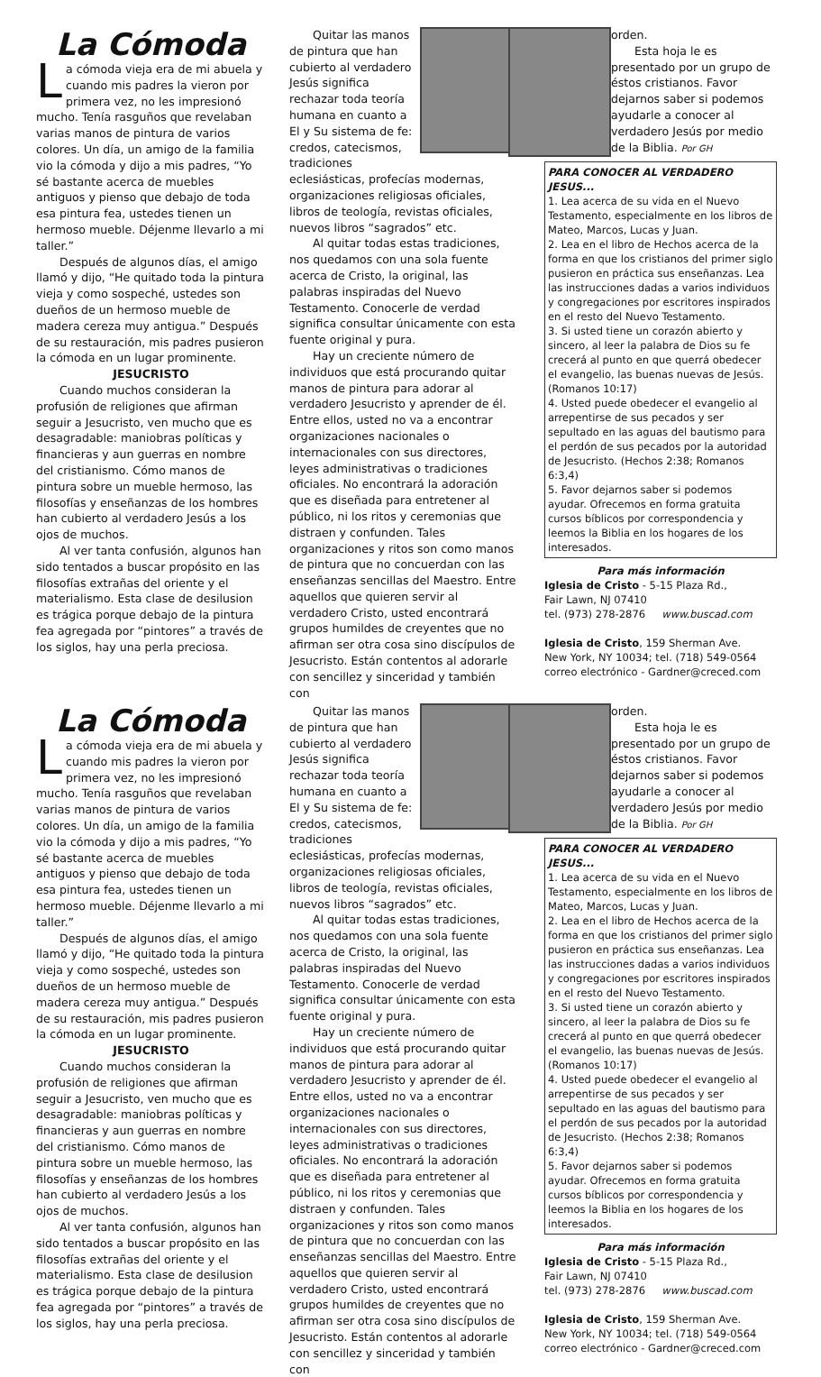La Cómoda
La cómoda vieja era de mi abuela y cuando mis padres la vieron por primera vez, no les impresionó mucho. Tenía rasguños que revelaban varias manos de pintura de varios colores. Un día, un amigo de la familia vio la cómoda y dijo a mis padres, “Yo sé bastante acerca de muebles antiguos y pienso que debajo de toda esa pintura fea, ustedes tienen un hermoso mueble. Déjenme llevarlo a mi taller.”
Después de algunos días, el amigo llamó y dijo, “He quitado toda la pintura vieja y como sospeché, ustedes son dueños de un hermoso mueble de madera cereza muy antigua.” Después de su restauración, mis padres pusieron la cómoda en un lugar prominente.
JESUCRISTO
Cuando muchos consideran la profusión de religiones que afirman seguir a Jesucristo, ven mucho que es desagradable: maniobras políticas y financieras y aun guerras en nombre del cristianismo. Cómo manos de pintura sobre un mueble hermoso, las filosofías y enseñanzas de los hombres han cubierto al verdadero Jesús a los ojos de muchos.
Al ver tanta confusión, algunos han sido tentados a buscar propósito en las filosofías extrañas del oriente y el materialismo. Esta clase de desilusion es trágica porque debajo de la pintura fea agregada por “pintores” a través de los siglos, hay una perla preciosa.
Quitar las manos de pintura que han cubierto al verdadero Jesús significa rechazar toda teoría humana en cuanto a El y Su sistema de fe: credos, catecismos, tradiciones eclesiásticas, profecías modernas, organizaciones religiosas oficiales, libros de teología, revistas oficiales, nuevos libros “sagrados” etc.
Al quitar todas estas tradiciones, nos quedamos con una sola fuente acerca de Cristo, la original, las palabras inspiradas del Nuevo Testamento. Conocerle de verdad significa consultar únicamente con esta fuente original y pura.
Hay un creciente número de individuos que está procurando quitar manos de pintura para adorar al verdadero Jesucristo y aprender de él. Entre ellos, usted no va a encontrar organizaciones nacionales o internacionales con sus directores, leyes administrativas o tradiciones oficiales. No encontrará la adoración que es diseñada para entretener al público, ni los ritos y ceremonias que distraen y confunden. Tales organizaciones y ritos son como manos de pintura que no concuerdan con las enseñanzas sencillas del Maestro. Entre aquellos que quieren servir al verdadero Cristo, usted encontrará grupos humildes de creyentes que no afirman ser otra cosa sino discípulos de Jesucristo. Están contentos al adorarle con sencillez y sinceridad y también con
orden.
Esta hoja le es presentado por un grupo de éstos cristianos. Favor dejarnos saber si podemos ayudarle a conocer al verdadero Jesús por medio de la Biblia. Por GH
PARA CONOCER AL VERDADERO JESUS...
1. Lea acerca de su vida en el Nuevo Testamento, especialmente en los libros de Mateo, Marcos, Lucas y Juan.
2. Lea en el libro de Hechos acerca de la forma en que los cristianos del primer siglo pusieron en práctica sus enseñanzas. Lea las instrucciones dadas a varios individuos y congregaciones por escritores inspirados en el resto del Nuevo Testamento.
3. Si usted tiene un corazón abierto y sincero, al leer la palabra de Dios su fe crecerá al punto en que querrá obedecer el evangelio, las buenas nuevas de Jesús. (Romanos 10:17)
4. Usted puede obedecer el evangelio al arrepentirse de sus pecados y ser sepultado en las aguas del bautismo para el perdón de sus pecados por la autoridad de Jesucristo. (Hechos 2:38; Romanos 6:3,4)
5. Favor dejarnos saber si podemos ayudar. Ofrecemos en forma gratuita cursos bíblicos por correspondencia y leemos la Biblia en los hogares de los interesados.
Para más información
Iglesia de Cristo - 5-15 Plaza Rd.,
Fair Lawn, NJ 07410
tel. (973) 278-2876 www.buscad.com
Iglesia de Cristo, 159 Sherman Ave.
New York, NY 10034; tel. (718) 549-0564
correo electrónico - Gardner@creced.com
La Cómoda
La cómoda vieja era de mi abuela y cuando mis padres la vieron por primera vez, no les impresionó mucho. Tenía rasguños que revelaban varias manos de pintura de varios colores. Un día, un amigo de la familia vio la cómoda y dijo a mis padres, “Yo sé bastante acerca de muebles antiguos y pienso que debajo de toda esa pintura fea, ustedes tienen un hermoso mueble. Déjenme llevarlo a mi taller.”
Después de algunos días, el amigo llamó y dijo, “He quitado toda la pintura vieja y como sospeché, ustedes son dueños de un hermoso mueble de madera cereza muy antigua.” Después de su restauración, mis padres pusieron la cómoda en un lugar prominente.
JESUCRISTO
Cuando muchos consideran la profusión de religiones que afirman seguir a Jesucristo, ven mucho que es desagradable: maniobras políticas y financieras y aun guerras en nombre del cristianismo. Cómo manos de pintura sobre un mueble hermoso, las filosofías y enseñanzas de los hombres han cubierto al verdadero Jesús a los ojos de muchos.
Al ver tanta confusión, algunos han sido tentados a buscar propósito en las filosofías extrañas del oriente y el materialismo. Esta clase de desilusion es trágica porque debajo de la pintura fea agregada por “pintores” a través de los siglos, hay una perla preciosa.
Quitar las manos de pintura que han cubierto al verdadero Jesús significa rechazar toda teoría humana en cuanto a El y Su sistema de fe: credos, catecismos, tradiciones eclesiásticas, profecías modernas, organizaciones religiosas oficiales, libros de teología, revistas oficiales, nuevos libros “sagrados” etc.
Al quitar todas estas tradiciones, nos quedamos con una sola fuente acerca de Cristo, la original, las palabras inspiradas del Nuevo Testamento. Conocerle de verdad significa consultar únicamente con esta fuente original y pura.
Hay un creciente número de individuos que está procurando quitar manos de pintura para adorar al verdadero Jesucristo y aprender de él. Entre ellos, usted no va a encontrar organizaciones nacionales o internacionales con sus directores, leyes administrativas o tradiciones oficiales. No encontrará la adoración que es diseñada para entretener al público, ni los ritos y ceremonias que distraen y confunden. Tales organizaciones y ritos son como manos de pintura que no concuerdan con las enseñanzas sencillas del Maestro. Entre aquellos que quieren servir al verdadero Cristo, usted encontrará grupos humildes de creyentes que no afirman ser otra cosa sino discípulos de Jesucristo. Están contentos al adorarle con sencillez y sinceridad y también con
orden.
Esta hoja le es presentado por un grupo de éstos cristianos. Favor dejarnos saber si podemos ayudarle a conocer al verdadero Jesús por medio de la Biblia. Por GH
PARA CONOCER AL VERDADERO JESUS...
1. Lea acerca de su vida en el Nuevo Testamento, especialmente en los libros de Mateo, Marcos, Lucas y Juan.
2. Lea en el libro de Hechos acerca de la forma en que los cristianos del primer siglo pusieron en práctica sus enseñanzas. Lea las instrucciones dadas a varios individuos y congregaciones por escritores inspirados en el resto del Nuevo Testamento.
3. Si usted tiene un corazón abierto y sincero, al leer la palabra de Dios su fe crecerá al punto en que querrá obedecer el evangelio, las buenas nuevas de Jesús. (Romanos 10:17)
4. Usted puede obedecer el evangelio al arrepentirse de sus pecados y ser sepultado en las aguas del bautismo para el perdón de sus pecados por la autoridad de Jesucristo. (Hechos 2:38; Romanos 6:3,4)
5. Favor dejarnos saber si podemos ayudar. Ofrecemos en forma gratuita cursos bíblicos por correspondencia y leemos la Biblia en los hogares de los interesados.
Para más información
Iglesia de Cristo - 5-15 Plaza Rd.,
Fair Lawn, NJ 07410
tel. (973) 278-2876 www.buscad.com
Iglesia de Cristo, 159 Sherman Ave.
New York, NY 10034; tel. (718) 549-0564
correo electrónico - Gardner@creced.com